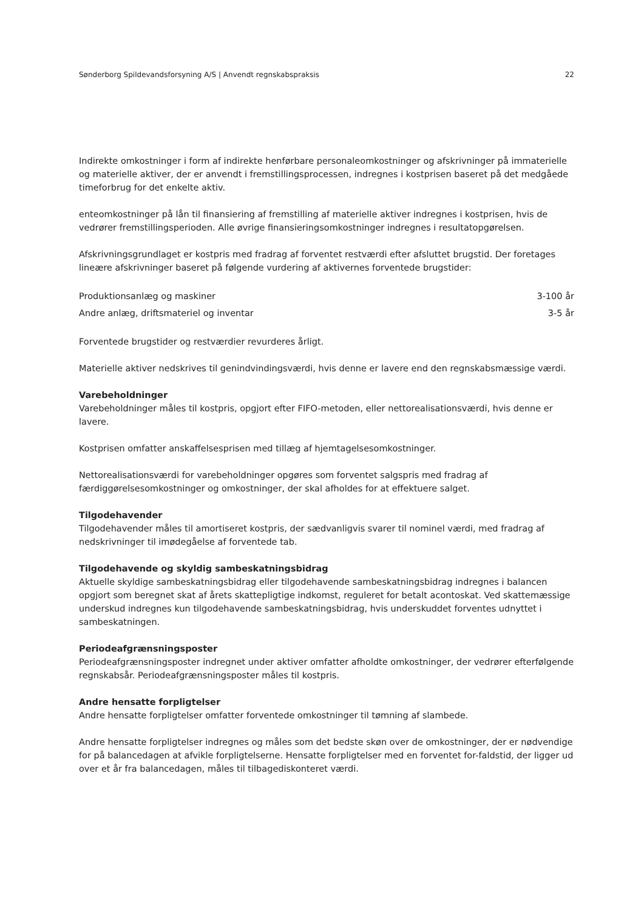Sønderborg Spildevandsforsyning A/S | Anvendt regnskabspraksis 22
Indirekte omkostninger i form af indirekte henførbare personaleomkostninger og afskrivninger på immaterielle og materielle aktiver, der er anvendt i fremstillingsprocessen, indregnes i kostprisen baseret på det medgåede timeforbrug for det enkelte aktiv.
enteomkostninger på lån til finansiering af fremstilling af materielle aktiver indregnes i kostprisen, hvis de vedrører fremstillingsperioden. Alle øvrige finansieringsomkostninger indregnes i resultatopgørelsen.
Afskrivningsgrundlaget er kostpris med fradrag af forventet restværdi efter afsluttet brugstid. Der foretages lineære afskrivninger baseret på følgende vurdering af aktivernes forventede brugstider:
| Produktionsanlæg og maskiner | 3-100 år |
| Andre anlæg, driftsmateriel og inventar | 3-5 år |
Forventede brugstider og restværdier revurderes årligt.
Materielle aktiver nedskrives til genindvindingsværdi, hvis denne er lavere end den regnskabsmæssige værdi.
Varebeholdninger
Varebeholdninger måles til kostpris, opgjort efter FIFO-metoden, eller nettorealisationsværdi, hvis denne er lavere.
Kostprisen omfatter anskaffelsesprisen med tillæg af hjemtagelsesomkostninger.
Nettorealisationsværdi for varebeholdninger opgøres som forventet salgspris med fradrag af færdiggørelsesomkostninger og omkostninger, der skal afholdes for at effektuere salget.
Tilgodehavender
Tilgodehavender måles til amortiseret kostpris, der sædvanligvis svarer til nominel værdi, med fradrag af nedskrivninger til imødegåelse af forventede tab.
Tilgodehavende og skyldig sambeskatningsbidrag
Aktuelle skyldige sambeskatningsbidrag eller tilgodehavende sambeskatningsbidrag indregnes i balancen opgjort som beregnet skat af årets skattepligtige indkomst, reguleret for betalt acontoskat. Ved skattemæssige underskud indregnes kun tilgodehavende sambeskatningsbidrag, hvis underskuddet forventes udnyttet i sambeskatningen.
Periodeafgrænsningsposter
Periodeafgrænsningsposter indregnet under aktiver omfatter afholdte omkostninger, der vedrører efterfølgende regnskabsår. Periodeafgrænsningsposter måles til kostpris.
Andre hensatte forpligtelser
Andre hensatte forpligtelser omfatter forventede omkostninger til tømning af slambede.
Andre hensatte forpligtelser indregnes og måles som det bedste skøn over de omkostninger, der er nødvendige for på balancedagen at afvikle forpligtelserne. Hensatte forpligtelser med en forventet for-faldstid, der ligger ud over et år fra balancedagen, måles til tilbagediskonteret værdi.